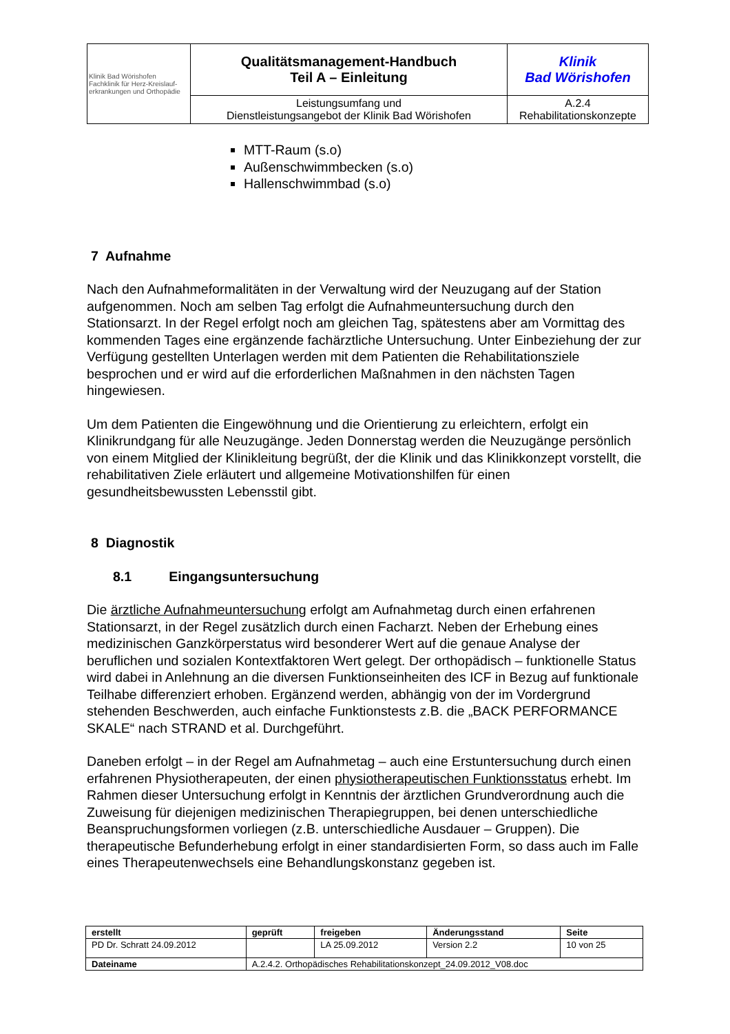| Klinik Bad Wörishofen Fachklinik für Herz-Kreislauf- erkrankungen und Orthopädie | Qualitätsmanagement-Handbuch Teil A – Einleitung | Klinik Bad Wörishofen |
| | Leistungsumfang und Dienstleistungsangebot der Klinik Bad Wörishofen | A.2.4 Rehabilitationskonzepte |
MTT-Raum (s.o)
Außenschwimmbecken (s.o)
Hallenschwimmbad (s.o)
7 Aufnahme
Nach den Aufnahmeformalitäten in der Verwaltung wird der Neuzugang auf der Station aufgenommen. Noch am selben Tag erfolgt die Aufnahmeuntersuchung durch den Stationsarzt. In der Regel erfolgt noch am gleichen Tag, spätestens aber am Vormittag des kommenden Tages eine ergänzende fachärztliche Untersuchung. Unter Einbeziehung der zur Verfügung gestellten Unterlagen werden mit dem Patienten die Rehabilitationsziele besprochen und er wird auf die erforderlichen Maßnahmen in den nächsten Tagen hingewiesen.
Um dem Patienten die Eingewöhnung und die Orientierung zu erleichtern, erfolgt ein Klinikrundgang für alle Neuzugänge. Jeden Donnerstag werden die Neuzugänge persönlich von einem Mitglied der Klinikleitung begrüßt, der die Klinik und das Klinikkonzept vorstellt, die rehabilitativen Ziele erläutert und allgemeine Motivationshilfen für einen gesundheitsbewussten Lebensstil gibt.
8 Diagnostik
8.1 Eingangsuntersuchung
Die ärztliche Aufnahmeuntersuchung erfolgt am Aufnahmetag durch einen erfahrenen Stationsarzt, in der Regel zusätzlich durch einen Facharzt. Neben der Erhebung eines medizinischen Ganzkörperstatus wird besonderer Wert auf die genaue Analyse der beruflichen und sozialen Kontextfaktoren Wert gelegt. Der orthopädisch – funktionelle Status wird dabei in Anlehnung an die diversen Funktionseinheiten des ICF in Bezug auf funktionale Teilhabe differenziert erhoben. Ergänzend werden, abhängig von der im Vordergrund stehenden Beschwerden, auch einfache Funktionstests z.B. die „BACK PERFORMANCE SKALE“ nach STRAND et al. Durchgeführt.
Daneben erfolgt – in der Regel am Aufnahmetag – auch eine Erstuntersuchung durch einen erfahrenen Physiotherapeuten, der einen physiotherapeutischen Funktionsstatus erhebt. Im Rahmen dieser Untersuchung erfolgt in Kenntnis der ärztlichen Grundverordnung auch die Zuweisung für diejenigen medizinischen Therapiegruppen, bei denen unterschiedliche Beanspruchungsformen vorliegen (z.B. unterschiedliche Ausdauer – Gruppen). Die therapeutische Befunderhebung erfolgt in einer standardisierten Form, so dass auch im Falle eines Therapeutenwechsels eine Behandlungskonstanz gegeben ist.
| erstellt | geprüft | freigeben | Änderungsstand | Seite |
| PD Dr. Schratt 24.09.2012 | | LA 25.09.2012 | Version 2.2 | 10 von 25 |
| Dateiname | A.2.4.2. Orthopädisches Rehabilitationskonzept_24.09.2012_V08.doc | | | |